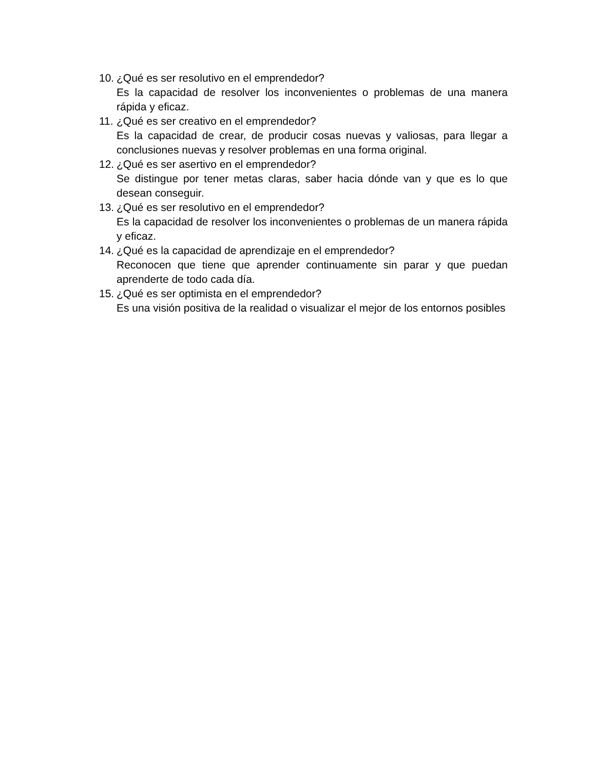10.
¿Qué es ser resolutivo en el emprendedor?
Es la capacidad de resolver los inconvenientes o problemas de una manera rápida y eficaz.
11.
¿Qué es ser creativo en el emprendedor?
Es la capacidad de crear, de producir cosas nuevas y valiosas, para llegar a conclusiones nuevas y resolver problemas en una forma original.
12.
¿Qué es ser asertivo en el emprendedor?
Se distingue por tener metas claras, saber hacia dónde van y que es lo que desean conseguir.
13.
¿Qué es ser resolutivo en el emprendedor?
Es la capacidad de resolver los inconvenientes o problemas de un manera rápida y eficaz.
14.
¿Qué es la capacidad de aprendizaje en el emprendedor?
Reconocen que tiene que aprender continuamente sin parar y que puedan aprenderte de todo cada día.
15.
¿Qué es ser optimista en el emprendedor?
Es una visión positiva de la realidad o visualizar el mejor de los entornos posibles